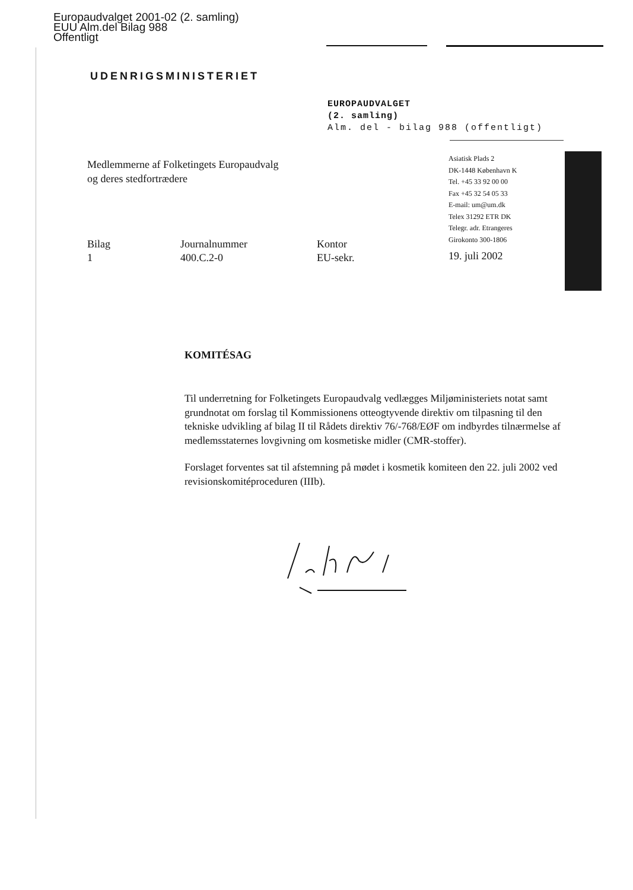Europaudvalget 2001-02 (2. samling)
EUU Alm.del Bilag 988
Offentligt
UDENRIGSMINISTERIET
EUROPAUDVALGET
(2. samling)
Alm. del - bilag 988 (offentligt)
Medlemmerne af Folketingets Europaudvalg
og deres stedfortrædere
Asiatisk Plads 2
DK-1448 København K
Tel. +45 33 92 00 00
Fax +45 32 54 05 33
E-mail: um@um.dk
Telex 31292 ETR DK
Telegr. adr. Etrangeres
Girokonto 300-1806
| Bilag | Journalnummer | Kontor |
| 1 | 400.C.2-0 | EU-sekr. |
19. juli 2002
KOMITÉSAG
Til underretning for Folketingets Europaudvalg vedlægges Miljøministeriets notat samt grundnotat om forslag til Kommissionens otteogtyvende direktiv om tilpasning til den tekniske udvikling af bilag II til Rådets direktiv 76/-768/EØF om indbyrdes tilnærmelse af medlemsstaternes lovgivning om kosmetiske midler (CMR-stoffer).
Forslaget forventes sat til afstemning på mødet i kosmetik komiteen den 22. juli 2002 ved revisionskomitéproceduren (IIIb).